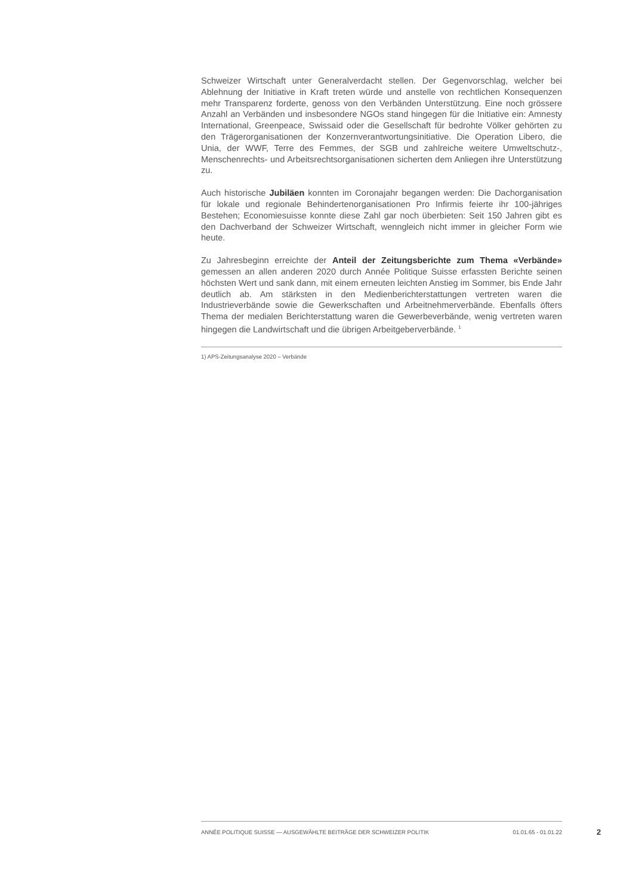Schweizer Wirtschaft unter Generalverdacht stellen. Der Gegenvorschlag, welcher bei Ablehnung der Initiative in Kraft treten würde und anstelle von rechtlichen Konsequenzen mehr Transparenz forderte, genoss von den Verbänden Unterstützung. Eine noch grössere Anzahl an Verbänden und insbesondere NGOs stand hingegen für die Initiative ein: Amnesty International, Greenpeace, Swissaid oder die Gesellschaft für bedrohte Völker gehörten zu den Trägerorganisationen der Konzernverantwortungsinitiative. Die Operation Libero, die Unia, der WWF, Terre des Femmes, der SGB und zahlreiche weitere Umweltschutz-, Menschenrechts- und Arbeitsrechtsorganisationen sicherten dem Anliegen ihre Unterstützung zu.
Auch historische Jubiläen konnten im Coronajahr begangen werden: Die Dachorganisation für lokale und regionale Behindertenorganisationen Pro Infirmis feierte ihr 100-jähriges Bestehen; Economiesuisse konnte diese Zahl gar noch überbieten: Seit 150 Jahren gibt es den Dachverband der Schweizer Wirtschaft, wenngleich nicht immer in gleicher Form wie heute.
Zu Jahresbeginn erreichte der Anteil der Zeitungsberichte zum Thema «Verbände» gemessen an allen anderen 2020 durch Année Politique Suisse erfassten Berichte seinen höchsten Wert und sank dann, mit einem erneuten leichten Anstieg im Sommer, bis Ende Jahr deutlich ab. Am stärksten in den Medienberichterstattungen vertreten waren die Industrieverbände sowie die Gewerkschaften und Arbeitnehmerverbände. Ebenfalls öfters Thema der medialen Berichterstattung waren die Gewerbeverbände, wenig vertreten waren hingegen die Landwirtschaft und die übrigen Arbeitgeberverbände. <sup>1</sup>
1) APS-Zeitungsanalyse 2020 – Verbände
ANNÉE POLITIQUE SUISSE — AUSGEWÄHLTE BEITRÄGE DER SCHWEIZER POLITIK 01.01.65 - 01.01.22
2